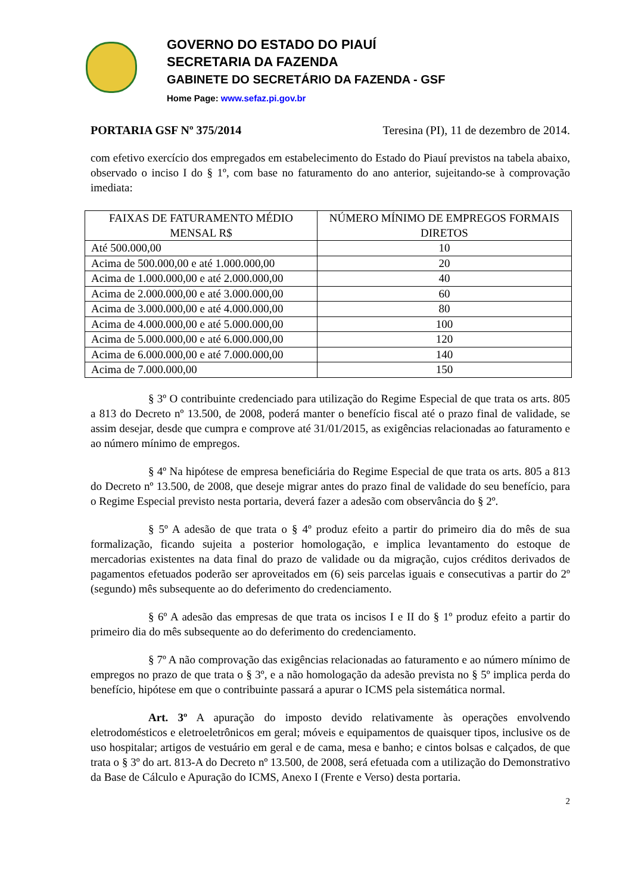GOVERNO DO ESTADO DO PIAUÍ
SECRETARIA DA FAZENDA
GABINETE DO SECRETÁRIO DA FAZENDA - GSF
Home Page: www.sefaz.pi.gov.br
PORTARIA GSF Nº 375/2014 Teresina (PI), 11 de dezembro de 2014.
com efetivo exercício dos empregados em estabelecimento do Estado do Piauí previstos na tabela abaixo, observado o inciso I do § 1º, com base no faturamento do ano anterior, sujeitando-se à comprovação imediata:
| FAIXAS DE FATURAMENTO MÉDIO MENSAL R$ | NÚMERO MÍNIMO DE EMPREGOS FORMAIS DIRETOS |
| --- | --- |
| Até 500.000,00 | 10 |
| Acima de 500.000,00 e até 1.000.000,00 | 20 |
| Acima de 1.000.000,00 e até 2.000.000,00 | 40 |
| Acima de 2.000.000,00 e até 3.000.000,00 | 60 |
| Acima de 3.000.000,00 e até 4.000.000,00 | 80 |
| Acima de 4.000.000,00 e até 5.000.000,00 | 100 |
| Acima de 5.000.000,00 e até 6.000.000,00 | 120 |
| Acima de 6.000.000,00 e até 7.000.000,00 | 140 |
| Acima de 7.000.000,00 | 150 |
§ 3º O contribuinte credenciado para utilização do Regime Especial de que trata os arts. 805 a 813 do Decreto nº 13.500, de 2008, poderá manter o benefício fiscal até o prazo final de validade, se assim desejar, desde que cumpra e comprove até 31/01/2015, as exigências relacionadas ao faturamento e ao número mínimo de empregos.
§ 4º Na hipótese de empresa beneficiária do Regime Especial de que trata os arts. 805 a 813 do Decreto nº 13.500, de 2008, que deseje migrar antes do prazo final de validade do seu benefício, para o Regime Especial previsto nesta portaria, deverá fazer a adesão com observância do § 2º.
§ 5º A adesão de que trata o § 4º produz efeito a partir do primeiro dia do mês de sua formalização, ficando sujeita a posterior homologação, e implica levantamento do estoque de mercadorias existentes na data final do prazo de validade ou da migração, cujos créditos derivados de pagamentos efetuados poderão ser aproveitados em (6) seis parcelas iguais e consecutivas a partir do 2º (segundo) mês subsequente ao do deferimento do credenciamento.
§ 6º A adesão das empresas de que trata os incisos I e II do § 1º produz efeito a partir do primeiro dia do mês subsequente ao do deferimento do credenciamento.
§ 7º A não comprovação das exigências relacionadas ao faturamento e ao número mínimo de empregos no prazo de que trata o § 3º, e a não homologação da adesão prevista no § 5º implica perda do benefício, hipótese em que o contribuinte passará a apurar o ICMS pela sistemática normal.
Art. 3º A apuração do imposto devido relativamente às operações envolvendo eletrodomésticos e eletroeletrônicos em geral; móveis e equipamentos de quaisquer tipos, inclusive os de uso hospitalar; artigos de vestuário em geral e de cama, mesa e banho; e cintos bolsas e calçados, de que trata o § 3º do art. 813-A do Decreto nº 13.500, de 2008, será efetuada com a utilização do Demonstrativo da Base de Cálculo e Apuração do ICMS, Anexo I (Frente e Verso) desta portaria.
2